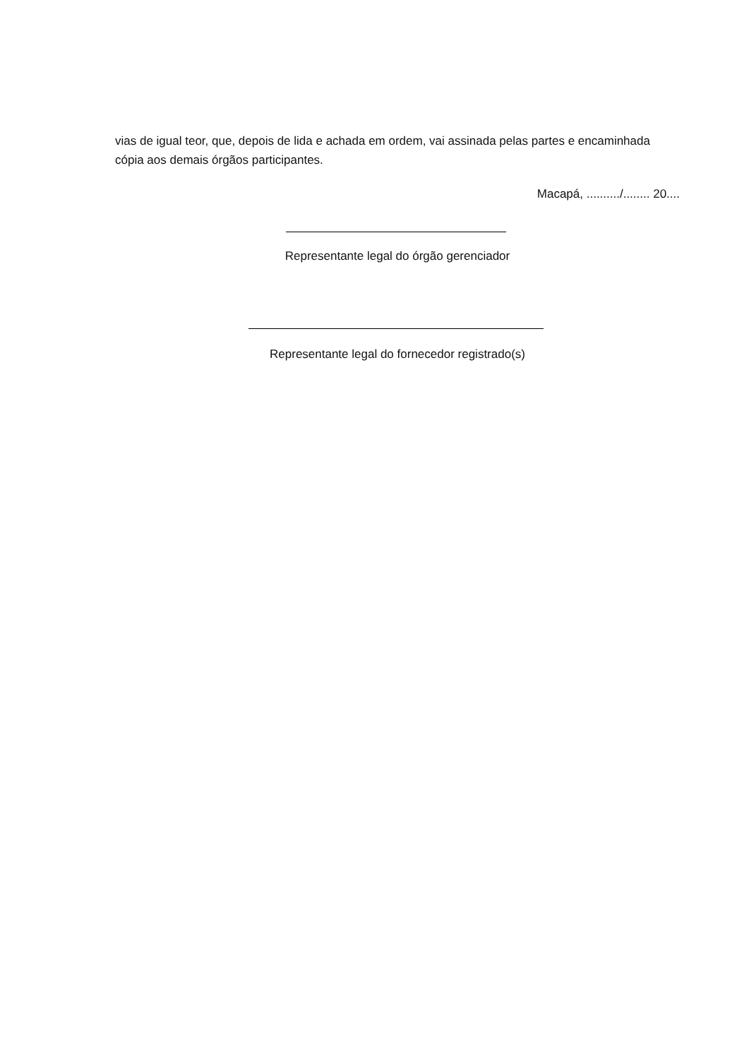vias de igual teor, que, depois de lida e achada em ordem, vai assinada pelas partes e encaminhada cópia aos demais órgãos participantes.
Macapá, ........../........ 20....
Representante legal do órgão gerenciador
Representante legal do fornecedor registrado(s)